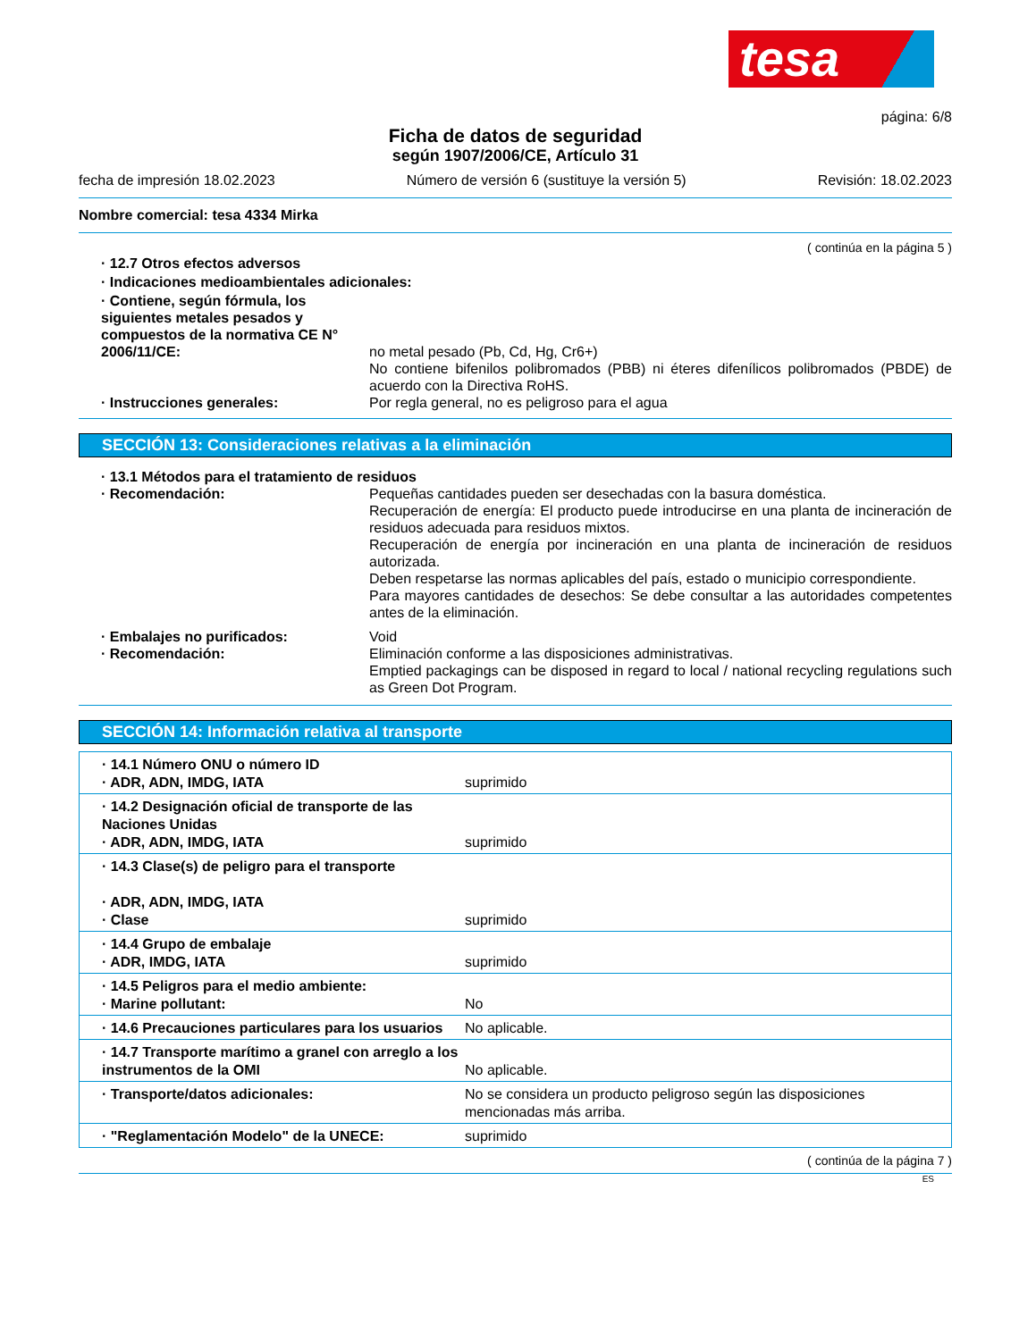tesa
página: 6/8
Ficha de datos de seguridad
según 1907/2006/CE, Artículo 31
fecha de impresión 18.02.2023 Número de versión 6 (sustituye la versión 5) Revisión: 18.02.2023
Nombre comercial: tesa 4334 Mirka
( continúa en la página 5 )
· 12.7 Otros efectos adversos
· Indicaciones medioambientales adicionales:
· Contiene, según fórmula, los siguientes metales pesados y compuestos de la normativa CE N° 2006/11/CE:
no metal pesado (Pb, Cd, Hg, Cr6+)
No contiene bifenilos polibromados (PBB) ni éteres difenílicos polibromados (PBDE) de acuerdo con la Directiva RoHS.
· Instrucciones generales: Por regla general, no es peligroso para el agua
SECCIÓN 13: Consideraciones relativas a la eliminación
· 13.1 Métodos para el tratamiento de residuos
· Recomendación: Pequeñas cantidades pueden ser desechadas con la basura doméstica.
Recuperación de energía: El producto puede introducirse en una planta de incineración de residuos adecuada para residuos mixtos.
Recuperación de energía por incineración en una planta de incineración de residuos autorizada.
Deben respetarse las normas aplicables del país, estado o municipio correspondiente.
Para mayores cantidades de desechos: Se debe consultar a las autoridades competentes antes de la eliminación.
· Embalajes no purificados: Void
· Recomendación: Eliminación conforme a las disposiciones administrativas.
Emptied packagings can be disposed in regard to local / national recycling regulations such as Green Dot Program.
SECCIÓN 14: Información relativa al transporte
| · 14.1 Número ONU o número ID · ADR, ADN, IMDG, IATA | suprimido |
| · 14.2 Designación oficial de transporte de las Naciones Unidas · ADR, ADN, IMDG, IATA | suprimido |
| · 14.3 Clase(s) de peligro para el transporte · ADR, ADN, IMDG, IATA · Clase | suprimido |
| · 14.4 Grupo de embalaje · ADR, IMDG, IATA | suprimido |
| · 14.5 Peligros para el medio ambiente: · Marine pollutant: | No |
| · 14.6 Precauciones particulares para los usuarios | No aplicable. |
| · 14.7 Transporte marítimo a granel con arreglo a los instrumentos de la OMI | No aplicable. |
| · Transporte/datos adicionales: | No se considera un producto peligroso según las disposiciones mencionadas más arriba. |
| · "Reglamentación Modelo" de la UNECE: | suprimido |
( continúa de la página 7 )
ES